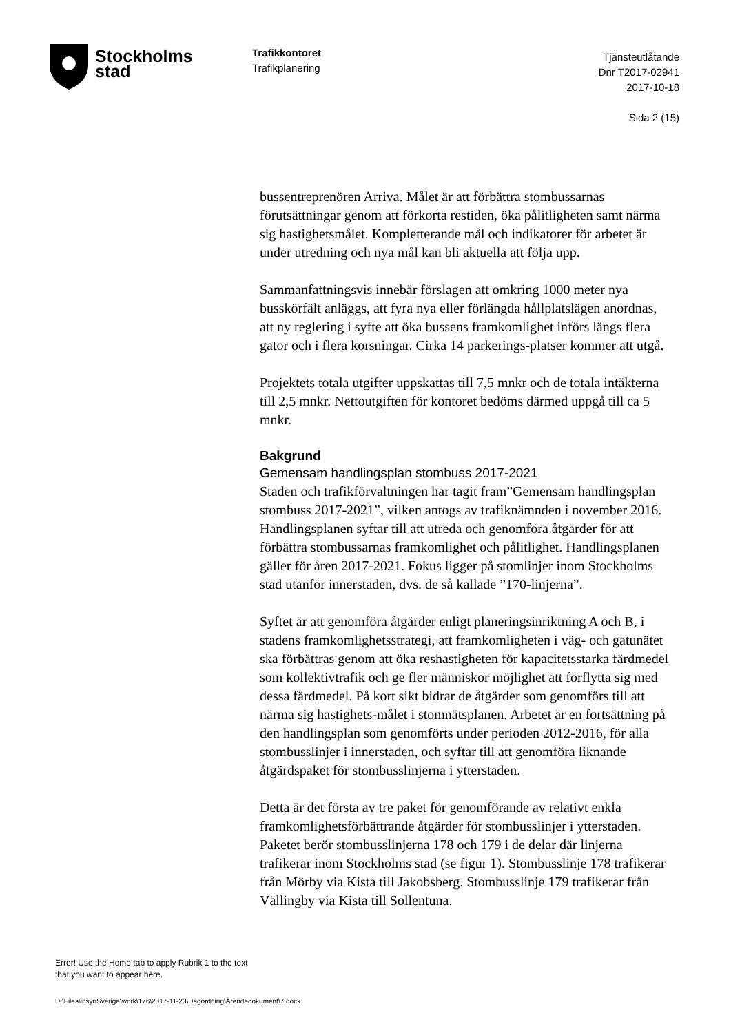Stockholms
stad
Trafikkontoret
Trafikplanering
Tjänsteutlåtande
Dnr T2017-02941
2017-10-18
Sida 2 (15)
bussentreprenören Arriva. Målet är att förbättra stombussarnas förutsättningar genom att förkorta restiden, öka pålitligheten samt närma sig hastighetsmålet. Kompletterande mål och indikatorer för arbetet är under utredning och nya mål kan bli aktuella att följa upp.
Sammanfattningsvis innebär förslagen att omkring 1000 meter nya busskörfält anläggs, att fyra nya eller förlängda hållplatslägen anordnas, att ny reglering i syfte att öka bussens framkomlighet införs längs flera gator och i flera korsningar. Cirka 14 parkerings-platser kommer att utgå.
Projektets totala utgifter uppskattas till 7,5 mnkr och de totala intäkterna till 2,5 mnkr. Nettoutgiften för kontoret bedöms därmed uppgå till ca 5 mnkr.
Bakgrund
Gemensam handlingsplan stombuss 2017-2021
Staden och trafikförvaltningen har tagit fram”Gemensam handlingsplan stombuss 2017-2021”, vilken antogs av trafiknämnden i november 2016. Handlingsplanen syftar till att utreda och genomföra åtgärder för att förbättra stombussarnas framkomlighet och pålitlighet. Handlingsplanen gäller för åren 2017-2021. Fokus ligger på stomlinjer inom Stockholms stad utanför innerstaden, dvs. de så kallade ”170-linjerna”.
Syftet är att genomföra åtgärder enligt planeringsinriktning A och B, i stadens framkomlighetsstrategi, att framkomligheten i väg- och gatunätet ska förbättras genom att öka reshastigheten för kapacitetsstarka färdmedel som kollektivtrafik och ge fler människor möjlighet att förflytta sig med dessa färdmedel. På kort sikt bidrar de åtgärder som genomförs till att närma sig hastighets-målet i stomnätsplanen. Arbetet är en fortsättning på den handlingsplan som genomförts under perioden 2012-2016, för alla stombusslinjer i innerstaden, och syftar till att genomföra liknande åtgärdspaket för stombusslinjerna i ytterstaden.
Detta är det första av tre paket för genomförande av relativt enkla framkomlighetsförbättrande åtgärder för stombusslinjer i ytterstaden. Paketet berör stombusslinjerna 178 och 179 i de delar där linjerna trafikerar inom Stockholms stad (se figur 1). Stombusslinje 178 trafikerar från Mörby via Kista till Jakobsberg. Stombusslinje 179 trafikerar från Vällingby via Kista till Sollentuna.
Error! Use the Home tab to apply Rubrik 1 to the text that you want to appear here.
D:\Files\insynSverige\work\176\2017-11-23\Dagordning\Ärendedokument\7.docx